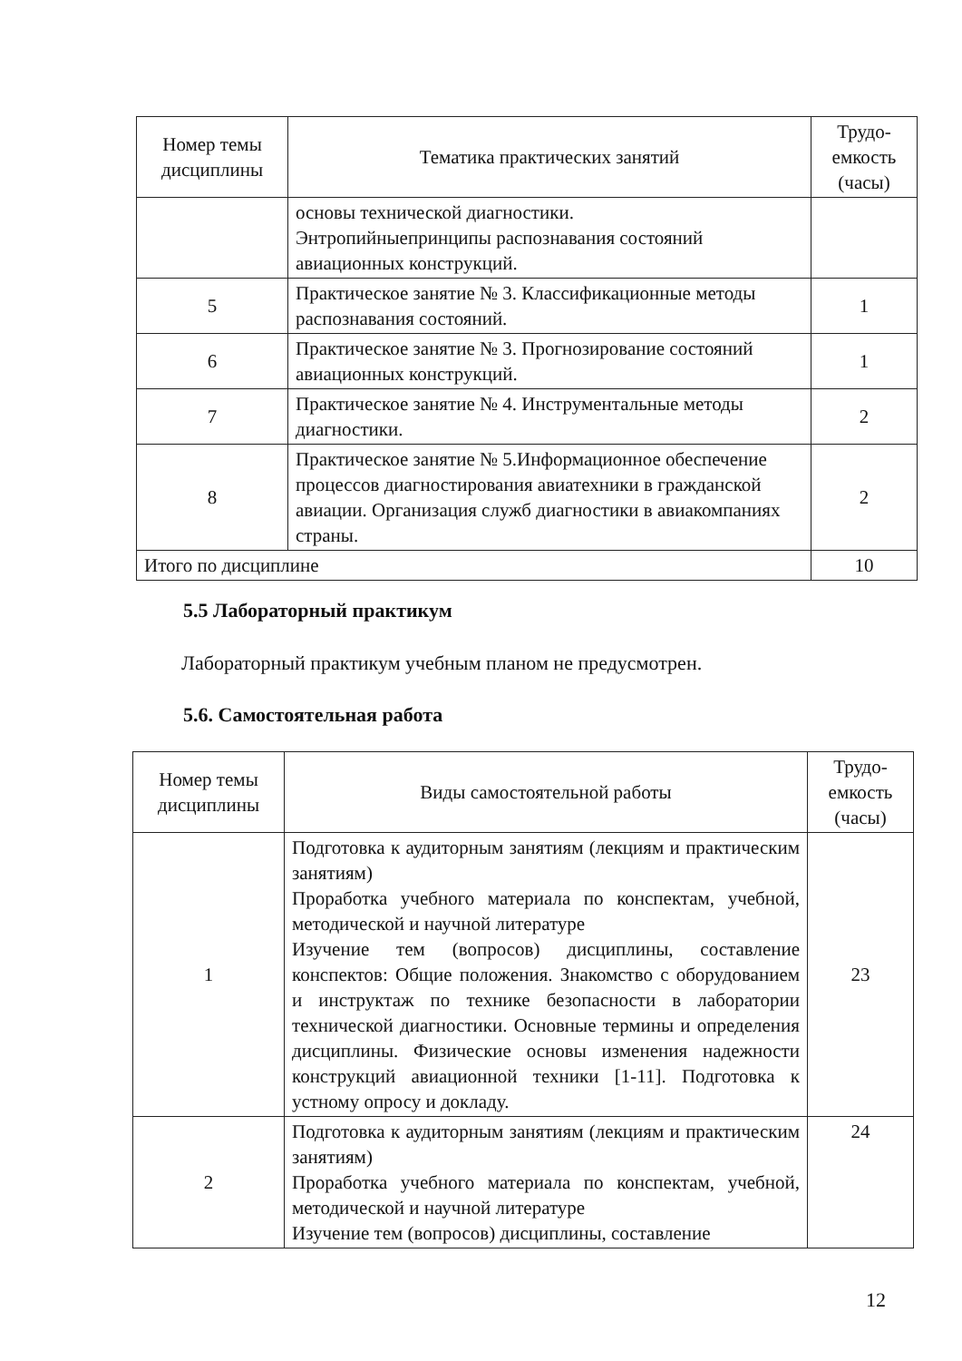| Номер темы дисциплины | Тематика практических занятий | Трудо- емкость (часы) |
| --- | --- | --- |
| | основы технической диагностики. Энтропийныепринципы распознавания состояний авиационных конструкций. | |
| 5 | Практическое занятие № 3. Классификационные методы распознавания состояний. | 1 |
| 6 | Практическое занятие № 3. Прогнозирование состояний авиационных конструкций. | 1 |
| 7 | Практическое занятие № 4. Инструментальные методы диагностики. | 2 |
| 8 | Практическое занятие № 5.Информационное обеспечение процессов диагностирования авиатехники в гражданской авиации. Организация служб диагностики в авиакомпаниях страны. | 2 |
| Итого по дисциплине | | 10 |
5.5 Лабораторный практикум
Лабораторный практикум учебным планом не предусмотрен.
5.6. Самостоятельная работа
| Номер темы дисциплины | Виды самостоятельной работы | Трудо- емкость (часы) |
| --- | --- | --- |
| 1 | Подготовка к аудиторным занятиям (лекциям и практическим занятиям) Проработка учебного материала по конспектам, учебной, методической и научной литературе Изучение тем (вопросов) дисциплины, составление конспектов: Общие положения. Знакомство с оборудованием и инструктаж по технике безопасности в лаборатории технической диагностики. Основные термины и определения дисциплины. Физические основы изменения надежности конструкций авиационной техники [1-11]. Подготовка к устному опросу и докладу. | 23 |
| 2 | Подготовка к аудиторным занятиям (лекциям и практическим занятиям) Проработка учебного материала по конспектам, учебной, методической и научной литературе Изучение тем (вопросов) дисциплины, составление | 24 |
12